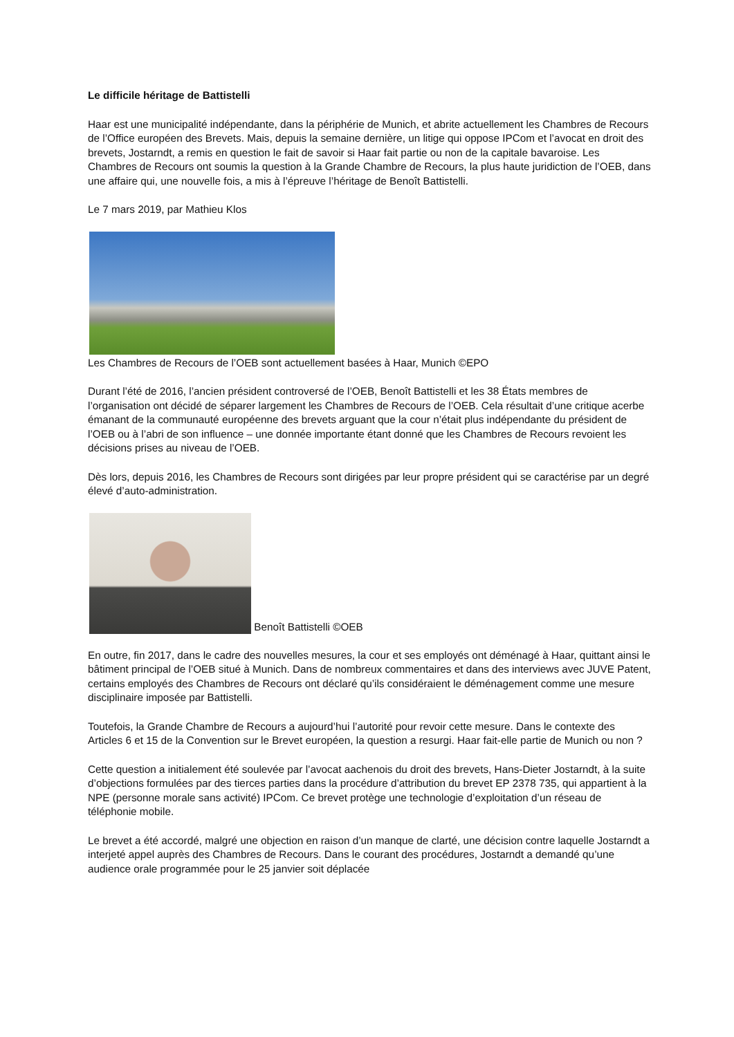Le difficile héritage de Battistelli
Haar est une municipalité indépendante, dans la périphérie de Munich, et abrite actuellement les Chambres de Recours de l’Office européen des Brevets. Mais, depuis la semaine dernière, un litige qui oppose IPCom et l’avocat en droit des brevets, Jostarndt, a remis en question le fait de savoir si Haar fait partie ou non de la capitale bavaroise. Les Chambres de Recours ont soumis la question à la Grande Chambre de Recours, la plus haute juridiction de l’OEB, dans une affaire qui, une nouvelle fois, a mis à l’épreuve l’héritage de Benoît Battistelli.
Le 7 mars 2019, par Mathieu Klos
Les Chambres de Recours de l’OEB sont actuellement basées à Haar, Munich ©EPO
Durant l’été de 2016, l’ancien président controversé de l’OEB, Benoît Battistelli et les 38 États membres de l’organisation ont décidé de séparer largement les Chambres de Recours de l’OEB. Cela résultait d’une critique acerbe émanant de la communauté européenne des brevets arguant que la cour n’était plus indépendante du président de l’OEB ou à l’abri de son influence – une donnée importante étant donné que les Chambres de Recours revoient les décisions prises au niveau de l’OEB.
Dès lors, depuis 2016, les Chambres de Recours sont dirigées par leur propre président qui se caractérise par un degré élevé d’auto-administration.
Benoît Battistelli ©OEB
En outre, fin 2017, dans le cadre des nouvelles mesures, la cour et ses employés ont déménagé à Haar, quittant ainsi le bâtiment principal de l’OEB situé à Munich. Dans de nombreux commentaires et dans des interviews avec JUVE Patent, certains employés des Chambres de Recours ont déclaré qu’ils considéraient le déménagement comme une mesure disciplinaire imposée par Battistelli.
Toutefois, la Grande Chambre de Recours a aujourd’hui l’autorité pour revoir cette mesure. Dans le contexte des Articles 6 et 15 de la Convention sur le Brevet européen, la question a resurgi. Haar fait-elle partie de Munich ou non ?
Cette question a initialement été soulevée par l’avocat aachenois du droit des brevets, Hans-Dieter Jostarndt, à la suite d’objections formulées par des tierces parties dans la procédure d’attribution du brevet EP 2378 735, qui appartient à la NPE (personne morale sans activité) IPCom. Ce brevet protège une technologie d’exploitation d’un réseau de téléphonie mobile.
Le brevet a été accordé, malgré une objection en raison d’un manque de clarté, une décision contre laquelle Jostarndt a interjeté appel auprès des Chambres de Recours. Dans le courant des procédures, Jostarndt a demandé qu’une audience orale programmée pour le 25 janvier soit déplacée